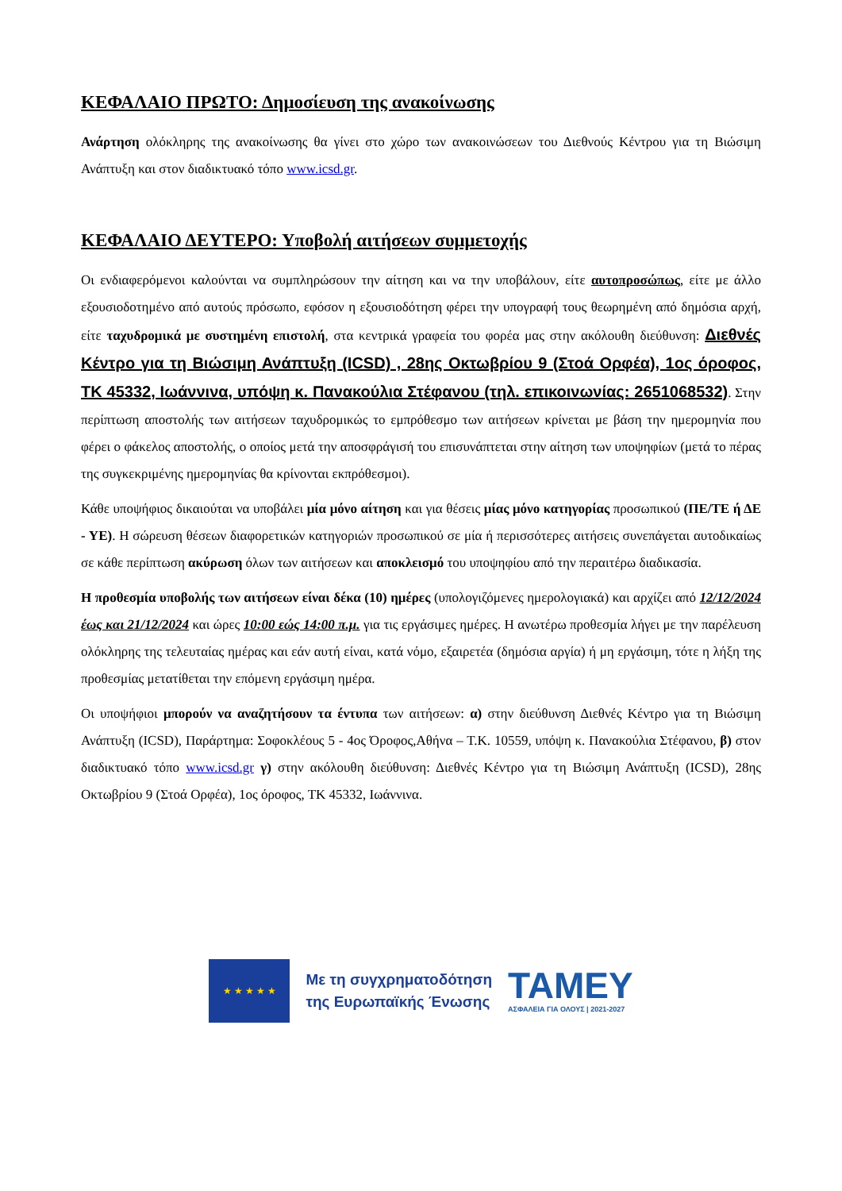ΚΕΦΑΛΑΙΟ ΠΡΩΤΟ: Δημοσίευση της ανακοίνωσης
Ανάρτηση ολόκληρης της ανακοίνωσης θα γίνει στο χώρο των ανακοινώσεων του Διεθνούς Κέντρου για τη Βιώσιμη Ανάπτυξη και στον διαδικτυακό τόπο www.icsd.gr.
ΚΕΦΑΛΑΙΟ ΔΕΥΤΕΡΟ: Υποβολή αιτήσεων συμμετοχής
Οι ενδιαφερόμενοι καλούνται να συμπληρώσουν την αίτηση και να την υποβάλουν, είτε αυτοπροσώπως, είτε με άλλο εξουσιοδοτημένο από αυτούς πρόσωπο, εφόσον η εξουσιοδότηση φέρει την υπογραφή τους θεωρημένη από δημόσια αρχή, είτε ταχυδρομικά με συστημένη επιστολή, στα κεντρικά γραφεία του φορέα μας στην ακόλουθη διεύθυνση: Διεθνές Κέντρο για τη Βιώσιμη Ανάπτυξη (ICSD) , 28ης Οκτωβρίου 9 (Στοά Ορφέα), 1ος όροφος, ΤΚ 45332, Ιωάννινα, υπόψη κ. Πανακούλια Στέφανου (τηλ. επικοινωνίας: 2651068532). Στην περίπτωση αποστολής των αιτήσεων ταχυδρομικώς το εμπρόθεσμο των αιτήσεων κρίνεται με βάση την ημερομηνία που φέρει ο φάκελος αποστολής, ο οποίος μετά την αποσφράγισή του επισυνάπτεται στην αίτηση των υποψηφίων (μετά το πέρας της συγκεκριμένης ημερομηνίας θα κρίνονται εκπρόθεσμοι).
Κάθε υποψήφιος δικαιούται να υποβάλει μία μόνο αίτηση και για θέσεις μίας μόνο κατηγορίας προσωπικού (ΠΕ/ΤΕ ή ΔΕ - ΥΕ). Η σώρευση θέσεων διαφορετικών κατηγοριών προσωπικού σε μία ή περισσότερες αιτήσεις συνεπάγεται αυτοδικαίως σε κάθε περίπτωση ακύρωση όλων των αιτήσεων και αποκλεισμό του υποψηφίου από την περαιτέρω διαδικασία.
Η προθεσμία υποβολής των αιτήσεων είναι δέκα (10) ημέρες (υπολογιζόμενες ημερολογιακά) και αρχίζει από 12/12/2024 έως και 21/12/2024 και ώρες 10:00 εώς 14:00 π.μ. για τις εργάσιμες ημέρες. Η ανωτέρω προθεσμία λήγει με την παρέλευση ολόκληρης της τελευταίας ημέρας και εάν αυτή είναι, κατά νόμο, εξαιρετέα (δημόσια αργία) ή μη εργάσιμη, τότε η λήξη της προθεσμίας μετατίθεται την επόμενη εργάσιμη ημέρα.
Οι υποψήφιοι μπορούν να αναζητήσουν τα έντυπα των αιτήσεων: α) στην διεύθυνση Διεθνές Κέντρο για τη Βιώσιμη Ανάπτυξη (ICSD), Παράρτημα: Σοφοκλέους 5 - 4ος Όροφος,Αθήνα – Τ.Κ. 10559, υπόψη κ. Πανακούλια Στέφανου, β) στον διαδικτυακό τόπο www.icsd.gr γ) στην ακόλουθη διεύθυνση: Διεθνές Κέντρο για τη Βιώσιμη Ανάπτυξη (ICSD), 28ης Οκτωβρίου 9 (Στοά Ορφέα), 1ος όροφος, ΤΚ 45332, Ιωάννινα.
★ ★ ★ ★ ★
Με τη συγχρηματοδότηση
της Ευρωπαϊκής Ένωσης
ΤΑΜΕΥ
ΑΣΦΑΛΕΙΑ ΓΙΑ ΟΛΟΥΣ | 2021-2027